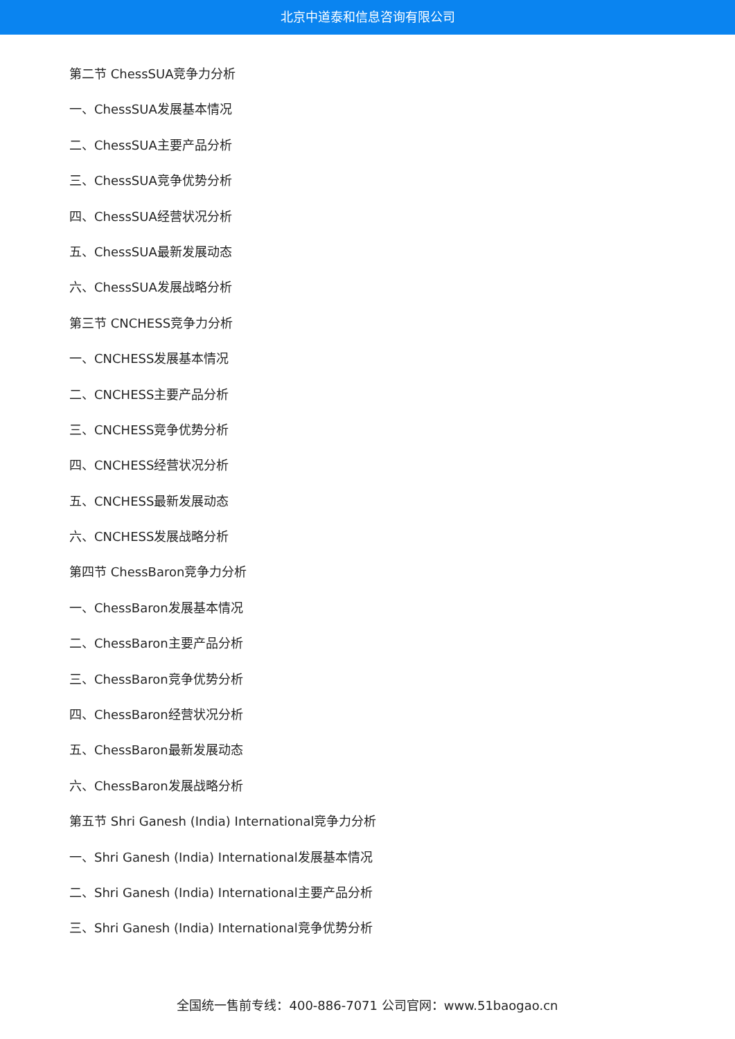北京中道泰和信息咨询有限公司
第二节 ChessSUA竞争力分析
一、ChessSUA发展基本情况
二、ChessSUA主要产品分析
三、ChessSUA竞争优势分析
四、ChessSUA经营状况分析
五、ChessSUA最新发展动态
六、ChessSUA发展战略分析
第三节 CNCHESS竞争力分析
一、CNCHESS发展基本情况
二、CNCHESS主要产品分析
三、CNCHESS竞争优势分析
四、CNCHESS经营状况分析
五、CNCHESS最新发展动态
六、CNCHESS发展战略分析
第四节 ChessBaron竞争力分析
一、ChessBaron发展基本情况
二、ChessBaron主要产品分析
三、ChessBaron竞争优势分析
四、ChessBaron经营状况分析
五、ChessBaron最新发展动态
六、ChessBaron发展战略分析
第五节 Shri Ganesh (India) International竞争力分析
一、Shri Ganesh (India) International发展基本情况
二、Shri Ganesh (India) International主要产品分析
三、Shri Ganesh (India) International竞争优势分析
全国统一售前专线：400-886-7071 公司官网：www.51baogao.cn